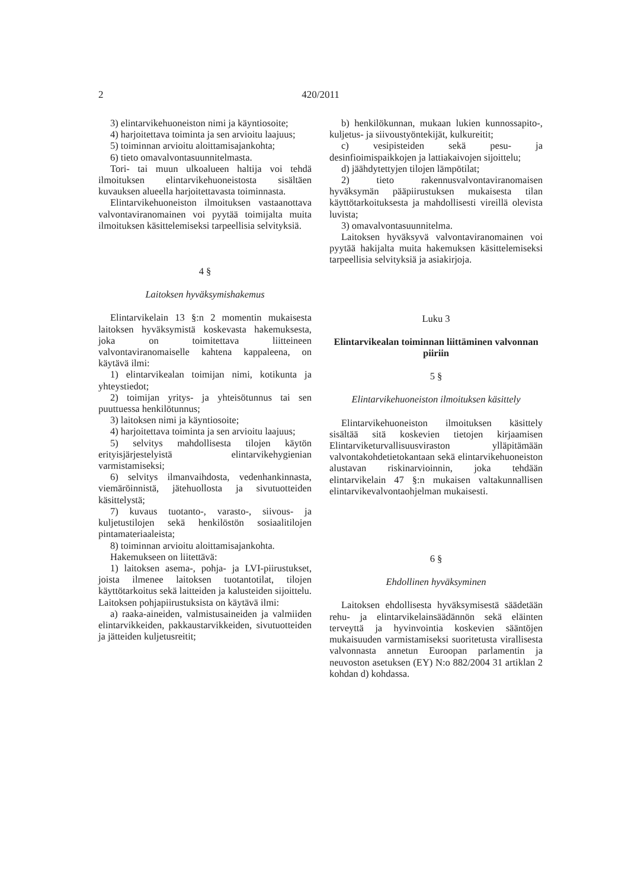2
420/2011
3) elintarvikehuoneiston nimi ja käyntiosoite;
4) harjoitettava toiminta ja sen arvioitu laajuus;
5) toiminnan arvioitu aloittamisajankohta;
6) tieto omavalvontasuunnitelmasta.
Tori- tai muun ulkoalueen haltija voi tehdä ilmoituksen elintarvikehuoneistosta sisältäen kuvauksen alueella harjoitettavasta toiminnasta.
Elintarvikehuoneiston ilmoituksen vastaanottava valvontaviranomainen voi pyytää toimijalta muita ilmoituksen käsittelemiseksi tarpeellisia selvityksiä.
4 §
Laitoksen hyväksymishakemus
Elintarvikelain 13 §:n 2 momentin mukaisesta laitoksen hyväksymistä koskevasta hakemuksesta, joka on toimitettava liitteineen valvontaviranomaiselle kahtena kappaleena, on käytävä ilmi:
1) elintarvikealan toimijan nimi, kotikunta ja yhteystiedot;
2) toimijan yritys- ja yhteisötunnus tai sen puuttuessa henkilötunnus;
3) laitoksen nimi ja käyntiosoite;
4) harjoitettava toiminta ja sen arvioitu laajuus;
5) selvitys mahdollisesta tilojen käytön erityisjärjestelyistä elintarvikehygienian varmistamiseksi;
6) selvitys ilmanvaihdosta, vedenhankinnasta, viemäröinnistä, jätehuollosta ja sivutuotteiden käsittelystä;
7) kuvaus tuotanto-, varasto-, siivous- ja kuljetustilojen sekä henkilöstön sosiaalitilojen pintamateriaaleista;
8) toiminnan arvioitu aloittamisajankohta.
Hakemukseen on liitettävä:
1) laitoksen asema-, pohja- ja LVI-piirustukset, joista ilmenee laitoksen tuotantotilat, tilojen käyttötarkoitus sekä laitteiden ja kalusteiden sijoittelu. Laitoksen pohjapiirustuksista on käytävä ilmi:
a) raaka-aineiden, valmistusaineiden ja valmiiden elintarvikkeiden, pakkaustarvikkeiden, sivutuotteiden ja jätteiden kuljetusreitit;
b) henkilökunnan, mukaan lukien kunnossapito-, kuljetus- ja siivoustyöntekijät, kulkureitit;
c) vesipisteiden sekä pesu- ja desinfioimispaikkojen ja lattiakaivojen sijoittelu;
d) jäähdytettyjen tilojen lämpötilat;
2) tieto rakennusvalvontaviranomaisen hyväksymän pääpiirustuksen mukaisesta tilan käyttötarkoituksesta ja mahdollisesti vireillä olevista luvista;
3) omavalvontasuunnitelma.
Laitoksen hyväksyvä valvontaviranomainen voi pyytää hakijalta muita hakemuksen käsittelemiseksi tarpeellisia selvityksiä ja asiakirjoja.
Luku 3
Elintarvikealan toiminnan liittäminen valvonnan piiriin
5 §
Elintarvikehuoneiston ilmoituksen käsittely
Elintarvikehuoneiston ilmoituksen käsittely sisältää sitä koskevien tietojen kirjaamisen Elintarviketurvallisuusviraston ylläpitämään valvontakohdetietokantaan sekä elintarvikehuoneiston alustavan riskinarvioinnin, joka tehdään elintarvikelain 47 §:n mukaisen valtakunnallisen elintarvikevalvontaohjelman mukaisesti.
6 §
Ehdollinen hyväksyminen
Laitoksen ehdollisesta hyväksymisestä säädetään rehu- ja elintarvikelainsäädännön sekä eläinten terveyttä ja hyvinvointia koskevien sääntöjen mukaisuuden varmistamiseksi suoritetusta virallisesta valvonnasta annetun Euroopan parlamentin ja neuvoston asetuksen (EY) N:o 882/2004 31 artiklan 2 kohdan d) kohdassa.